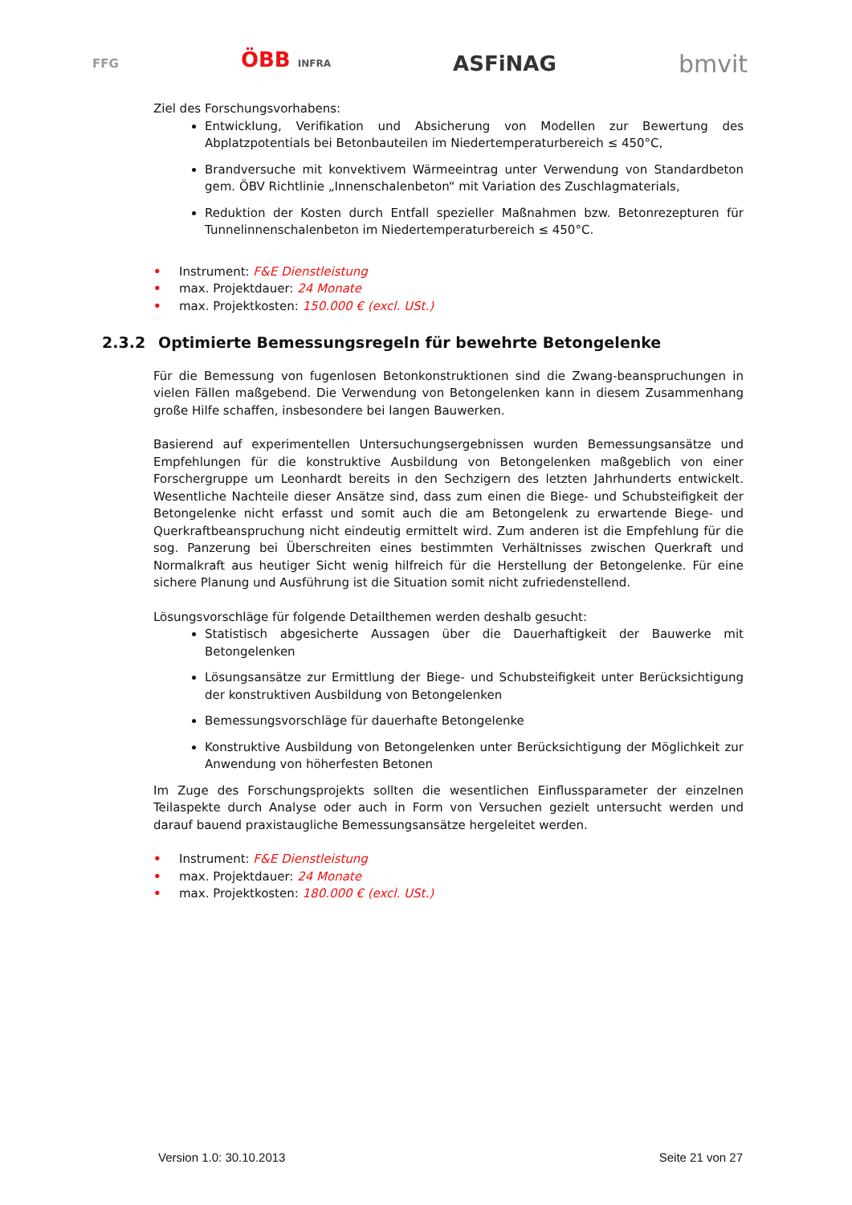FFG ÖBB INFRA ASFiNAG bmvit
Ziel des Forschungsvorhabens:
Entwicklung, Verifikation und Absicherung von Modellen zur Bewertung des Abplatzpotentials bei Betonbauteilen im Niedertemperaturbereich ≤ 450°C,
Brandversuche mit konvektivem Wärmeeintrag unter Verwendung von Standardbeton gem. ÖBV Richtlinie „Innenschalenbeton“ mit Variation des Zuschlagmaterials,
Reduktion der Kosten durch Entfall spezieller Maßnahmen bzw. Betonrezepturen für Tunnelinnenschalenbeton im Niedertemperaturbereich ≤ 450°C.
• Instrument: F&E Dienstleistung
• max. Projektdauer: 24 Monate
• max. Projektkosten: 150.000 € (excl. USt.)
2.3.2 Optimierte Bemessungsregeln für bewehrte Betongelenke
Für die Bemessung von fugenlosen Betonkonstruktionen sind die Zwang-beanspruchungen in vielen Fällen maßgebend. Die Verwendung von Betongelenken kann in diesem Zusammenhang große Hilfe schaffen, insbesondere bei langen Bauwerken.
Basierend auf experimentellen Untersuchungsergebnissen wurden Bemessungsansätze und Empfehlungen für die konstruktive Ausbildung von Betongelenken maßgeblich von einer Forschergruppe um Leonhardt bereits in den Sechzigern des letzten Jahrhunderts entwickelt. Wesentliche Nachteile dieser Ansätze sind, dass zum einen die Biege- und Schubsteifigkeit der Betongelenke nicht erfasst und somit auch die am Betongelenk zu erwartende Biege- und Querkraftbeanspruchung nicht eindeutig ermittelt wird. Zum anderen ist die Empfehlung für die sog. Panzerung bei Überschreiten eines bestimmten Verhältnisses zwischen Querkraft und Normalkraft aus heutiger Sicht wenig hilfreich für die Herstellung der Betongelenke. Für eine sichere Planung und Ausführung ist die Situation somit nicht zufriedenstellend.
Lösungsvorschläge für folgende Detailthemen werden deshalb gesucht:
Statistisch abgesicherte Aussagen über die Dauerhaftigkeit der Bauwerke mit Betongelenken
Lösungsansätze zur Ermittlung der Biege- und Schubsteifigkeit unter Berücksichtigung der konstruktiven Ausbildung von Betongelenken
Bemessungsvorschläge für dauerhafte Betongelenke
Konstruktive Ausbildung von Betongelenken unter Berücksichtigung der Möglichkeit zur Anwendung von höherfesten Betonen
Im Zuge des Forschungsprojekts sollten die wesentlichen Einflussparameter der einzelnen Teilaspekte durch Analyse oder auch in Form von Versuchen gezielt untersucht werden und darauf bauend praxistaugliche Bemessungsansätze hergeleitet werden.
• Instrument: F&E Dienstleistung
• max. Projektdauer: 24 Monate
• max. Projektkosten: 180.000 € (excl. USt.)
Version 1.0: 30.10.2013 Seite 21 von 27